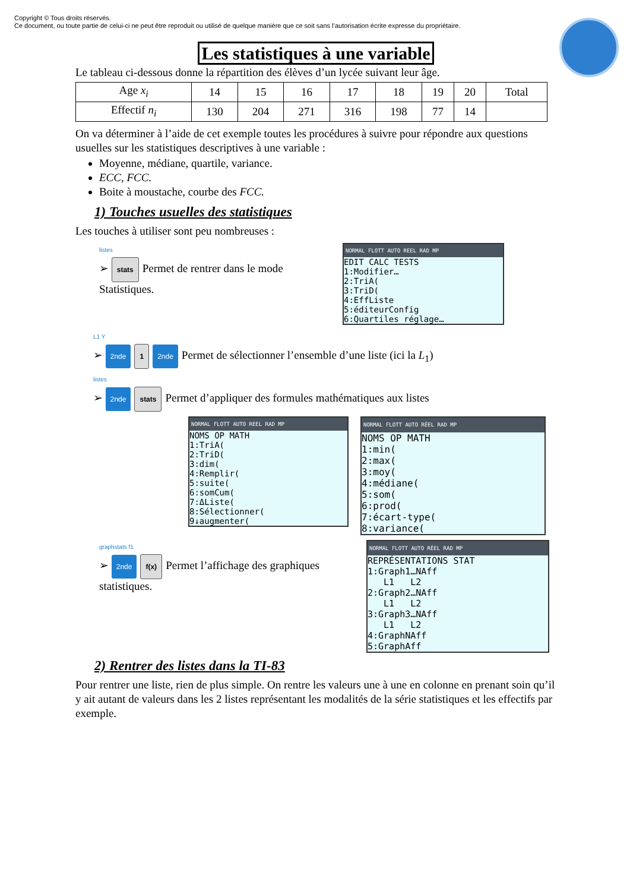Copyright © Tous droits réservés.
Ce document, ou toute partie de celui-ci ne peut être reproduit ou utilisé de quelque manière que ce soit sans l’autorisation écrite expresse du propriétaire.
Les statistiques à une variable
Le tableau ci-dessous donne la répartition des élèves d’un lycée suivant leur âge.
| Age x<sub>i</sub> | 14 | 15 | 16 | 17 | 18 | 19 | 20 | Total |
| Effectif n<sub>i</sub> | 130 | 204 | 271 | 316 | 198 | 77 | 14 | |
On va déterminer à l’aide de cet exemple toutes les procédures à suivre pour répondre aux questions usuelles sur les statistiques descriptives à une variable :
Moyenne, médiane, quartile, variance.
ECC, FCC.
Boite à moustache, courbe des FCC.
1) Touches usuelles des statistiques
Les touches à utiliser sont peu nombreuses :
listes
➢ stats Permet de rentrer dans le mode Statistiques.
NORMAL FLOTT AUTO REEL RAD MP
EDIT CALC TESTS 1:Modifier… 2:TriA( 3:TriD( 4:EffListe 5:éditeurConfig 6:Quartiles réglage…
L1 Y
➢ 2nde 1 2nde Permet de sélectionner l’ensemble d’une liste (ici la L<sub>1</sub>)
listes
➢ 2nde stats Permet d’appliquer des formules mathématiques aux listes
NORMAL FLOTT AUTO REEL RAD MP
NOMS OP MATH 1:TriA( 2:TriD( 3:dim( 4:Remplir( 5:suite( 6:somCum( 7:ΔListe( 8:Sélectionner( 9↓augmenter(
NORMAL FLOTT AUTO RÉEL RAD MP
NOMS OP MATH 1:min( 2:max( 3:moy( 4:médiane( 5:som( 6:prod( 7:écart-type( 8:variance(
graphstats f1
➢ 2nde f(x) Permet l’affichage des graphiques statistiques.
NORMAL FLOTT AUTO RÉEL RAD MP
REPRÉSENTATIONS STAT 1:Graph1…NAff L1 L2 2:Graph2…NAff L1 L2 3:Graph3…NAff L1 L2 4:GraphNAff 5:GraphAff
2) Rentrer des listes dans la TI-83
Pour rentrer une liste, rien de plus simple. On rentre les valeurs une à une en colonne en prenant soin qu’il y ait autant de valeurs dans les 2 listes représentant les modalités de la série statistiques et les effectifs par exemple.